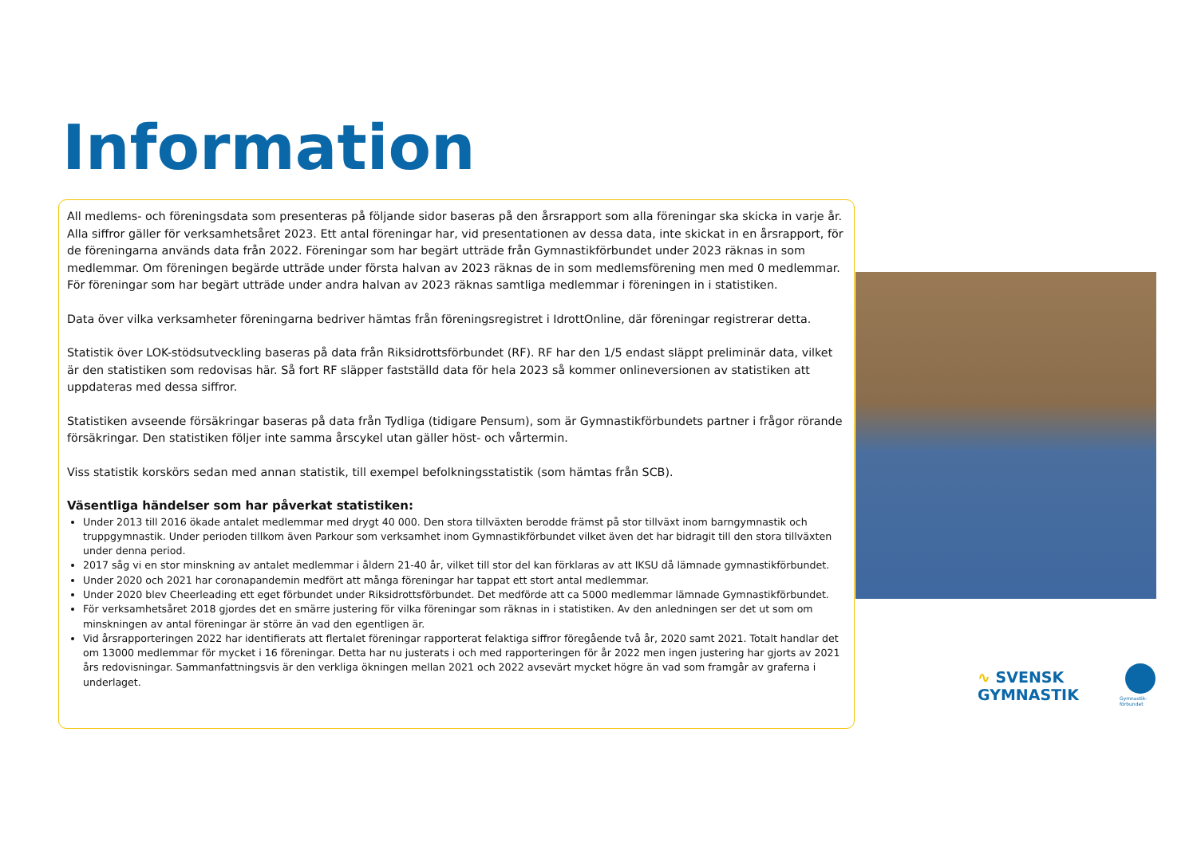Information
All medlems- och föreningsdata som presenteras på följande sidor baseras på den årsrapport som alla föreningar ska skicka in varje år. Alla siffror gäller för verksamhetsåret 2023. Ett antal föreningar har, vid presentationen av dessa data, inte skickat in en årsrapport, för de föreningarna används data från 2022. Föreningar som har begärt utträde från Gymnastikförbundet under 2023 räknas in som medlemmar. Om föreningen begärde utträde under första halvan av 2023 räknas de in som medlemsförening men med 0 medlemmar. För föreningar som har begärt utträde under andra halvan av 2023 räknas samtliga medlemmar i föreningen in i statistiken.
Data över vilka verksamheter föreningarna bedriver hämtas från föreningsregistret i IdrottOnline, där föreningar registrerar detta.
Statistik över LOK-stödsutveckling baseras på data från Riksidrottsförbundet (RF). RF har den 1/5 endast släppt preliminär data, vilket är den statistiken som redovisas här. Så fort RF släpper fastställd data för hela 2023 så kommer onlineversionen av statistiken att uppdateras med dessa siffror.
Statistiken avseende försäkringar baseras på data från Tydliga (tidigare Pensum), som är Gymnastikförbundets partner i frågor rörande försäkringar. Den statistiken följer inte samma årscykel utan gäller höst- och vårtermin.
Viss statistik korskörs sedan med annan statistik, till exempel befolkningsstatistik (som hämtas från SCB).
Väsentliga händelser som har påverkat statistiken:
Under 2013 till 2016 ökade antalet medlemmar med drygt 40 000. Den stora tillväxten berodde främst på stor tillväxt inom barngymnastik och truppgymnastik. Under perioden tillkom även Parkour som verksamhet inom Gymnastikförbundet vilket även det har bidragit till den stora tillväxten under denna period.
2017 såg vi en stor minskning av antalet medlemmar i åldern 21-40 år, vilket till stor del kan förklaras av att IKSU då lämnade gymnastikförbundet.
Under 2020 och 2021 har coronapandemin medfört att många föreningar har tappat ett stort antal medlemmar.
Under 2020 blev Cheerleading ett eget förbundet under Riksidrottsförbundet. Det medförde att ca 5000 medlemmar lämnade Gymnastikförbundet.
För verksamhetsåret 2018 gjordes det en smärre justering för vilka föreningar som räknas in i statistiken. Av den anledningen ser det ut som om minskningen av antal föreningar är större än vad den egentligen är.
Vid årsrapporteringen 2022 har identifierats att flertalet föreningar rapporterat felaktiga siffror föregående två år, 2020 samt 2021. Totalt handlar det om 13000 medlemmar för mycket i 16 föreningar. Detta har nu justerats i och med rapporteringen för år 2022 men ingen justering har gjorts av 2021 års redovisningar. Sammanfattningsvis är den verkliga ökningen mellan 2021 och 2022 avsevärt mycket högre än vad som framgår av graferna i underlaget.
∿ SVENSK
GYMNASTIK
Gymnastik-
förbundet